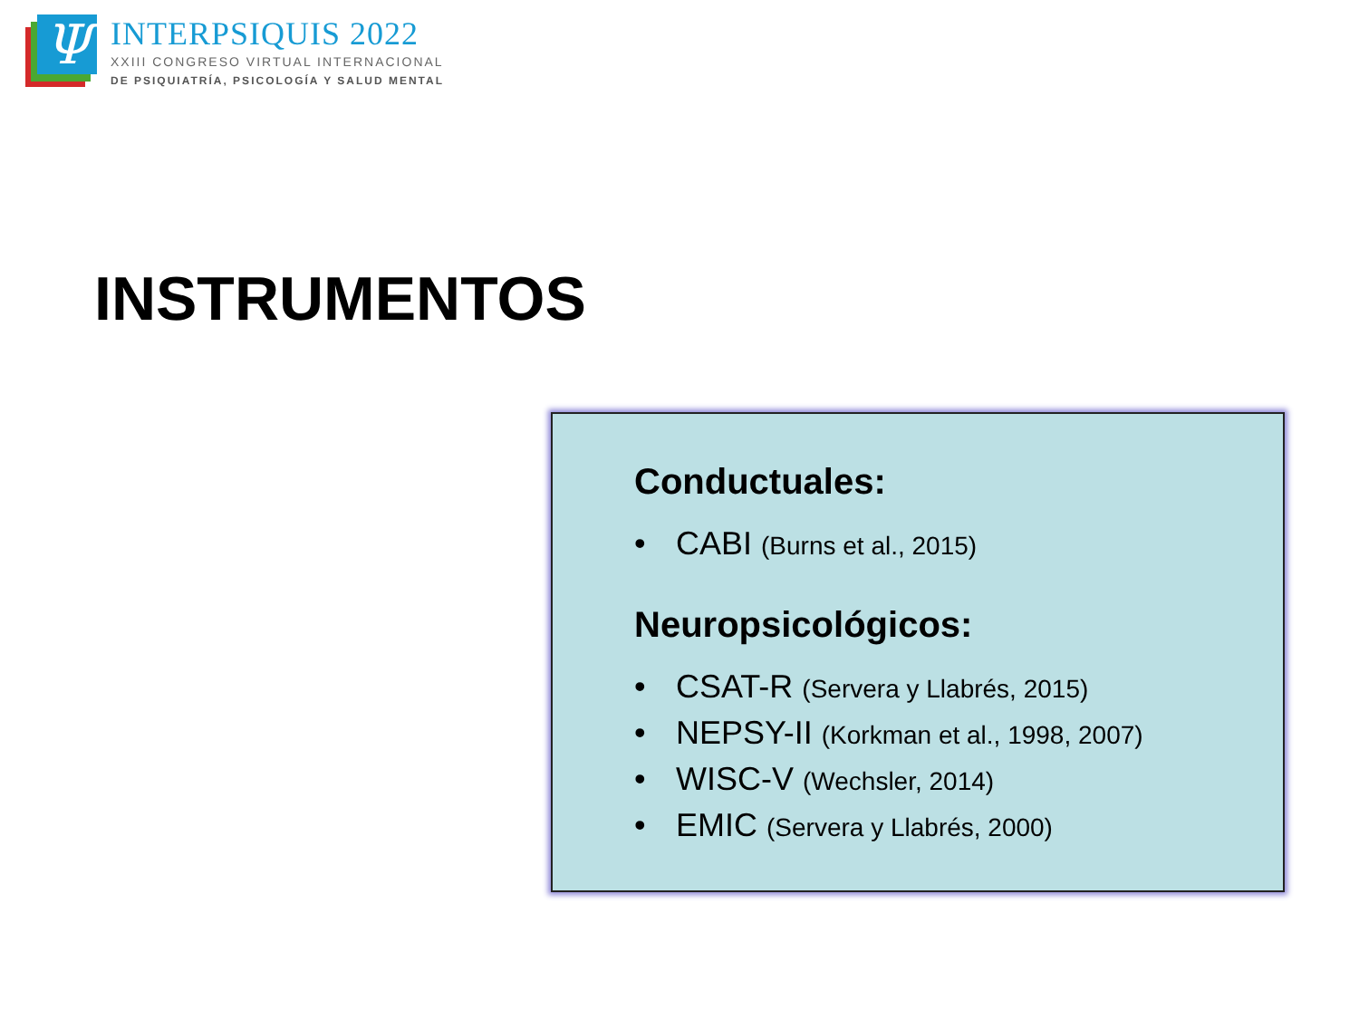Ψ
INTERPSIQUIS 2022
XXIII CONGRESO VIRTUAL INTERNACIONAL
DE PSIQUIATRÍA, PSICOLOGÍA Y SALUD MENTAL
INSTRUMENTOS
Conductuales:
• CABI (Burns et al., 2015)
Neuropsicológicos:
• CSAT-R (Servera y Llabrés, 2015)
• NEPSY-II (Korkman et al., 1998, 2007)
• WISC-V (Wechsler, 2014)
• EMIC (Servera y Llabrés, 2000)